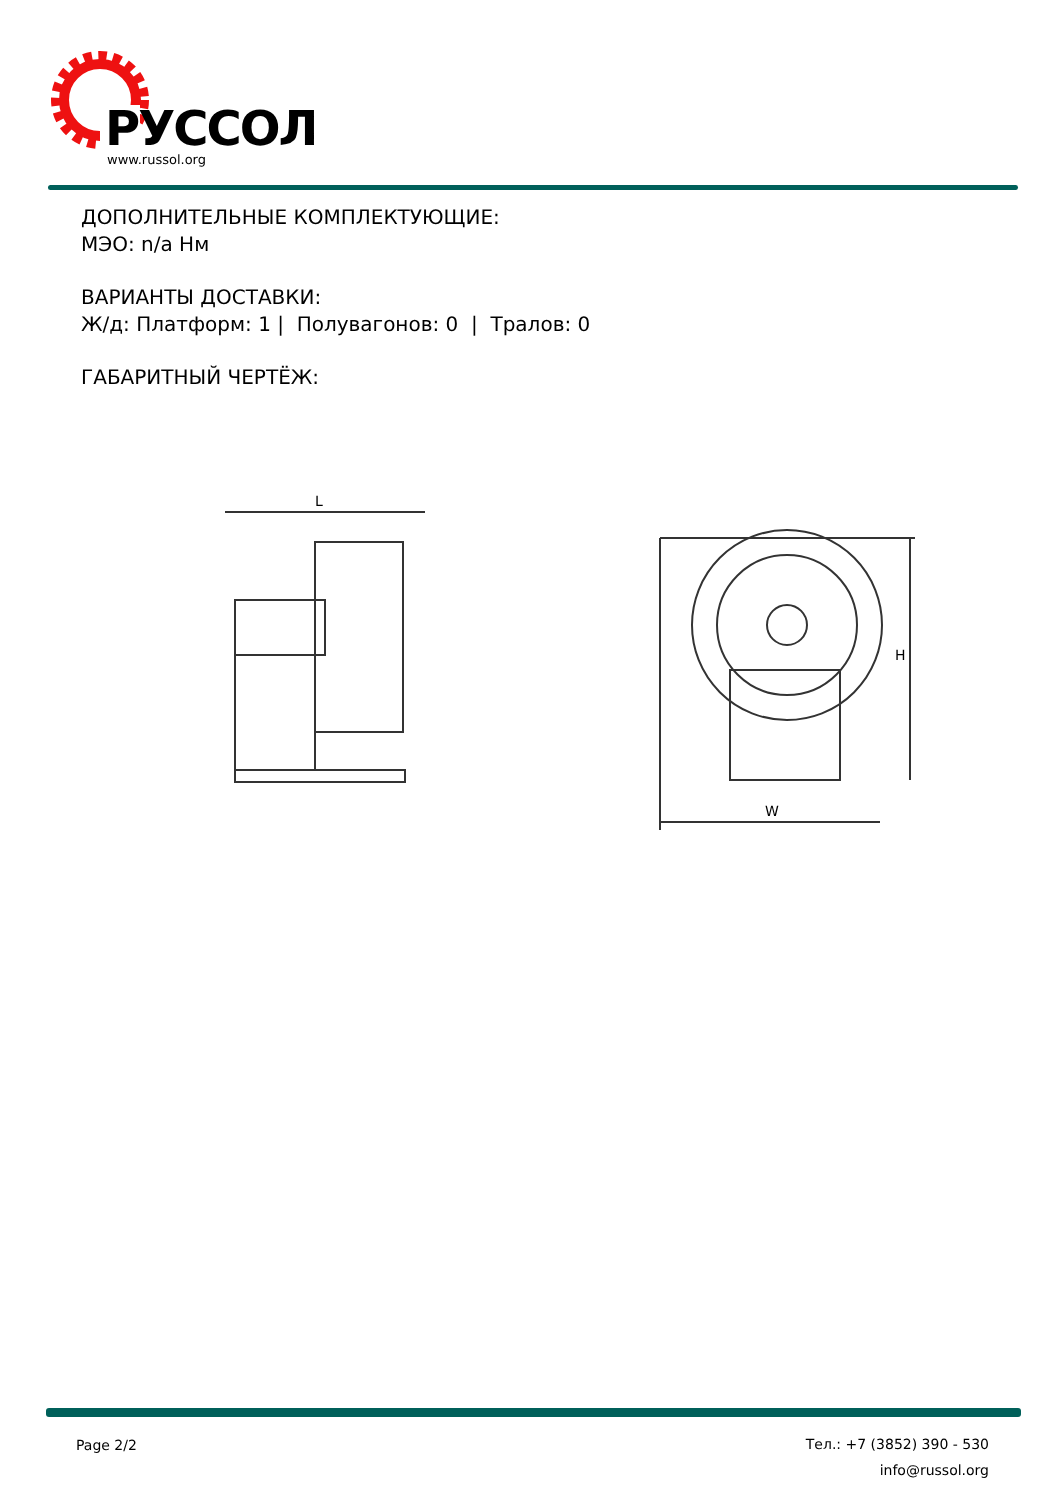РУССОЛ
www.russol.org
ДОПОЛНИТЕЛЬНЫЕ КОМПЛЕКТУЮЩИЕ:
МЭО: n/a Нм
ВАРИАНТЫ ДОСТАВКИ:
Ж/д: Платформ: 1 | Полувагонов: 0 | Тралов: 0
ГАБАРИТНЫЙ ЧЕРТЁЖ:
L
W
H
Page 2/2
Тел.: +7 (3852) 390 - 530
info@russol.org